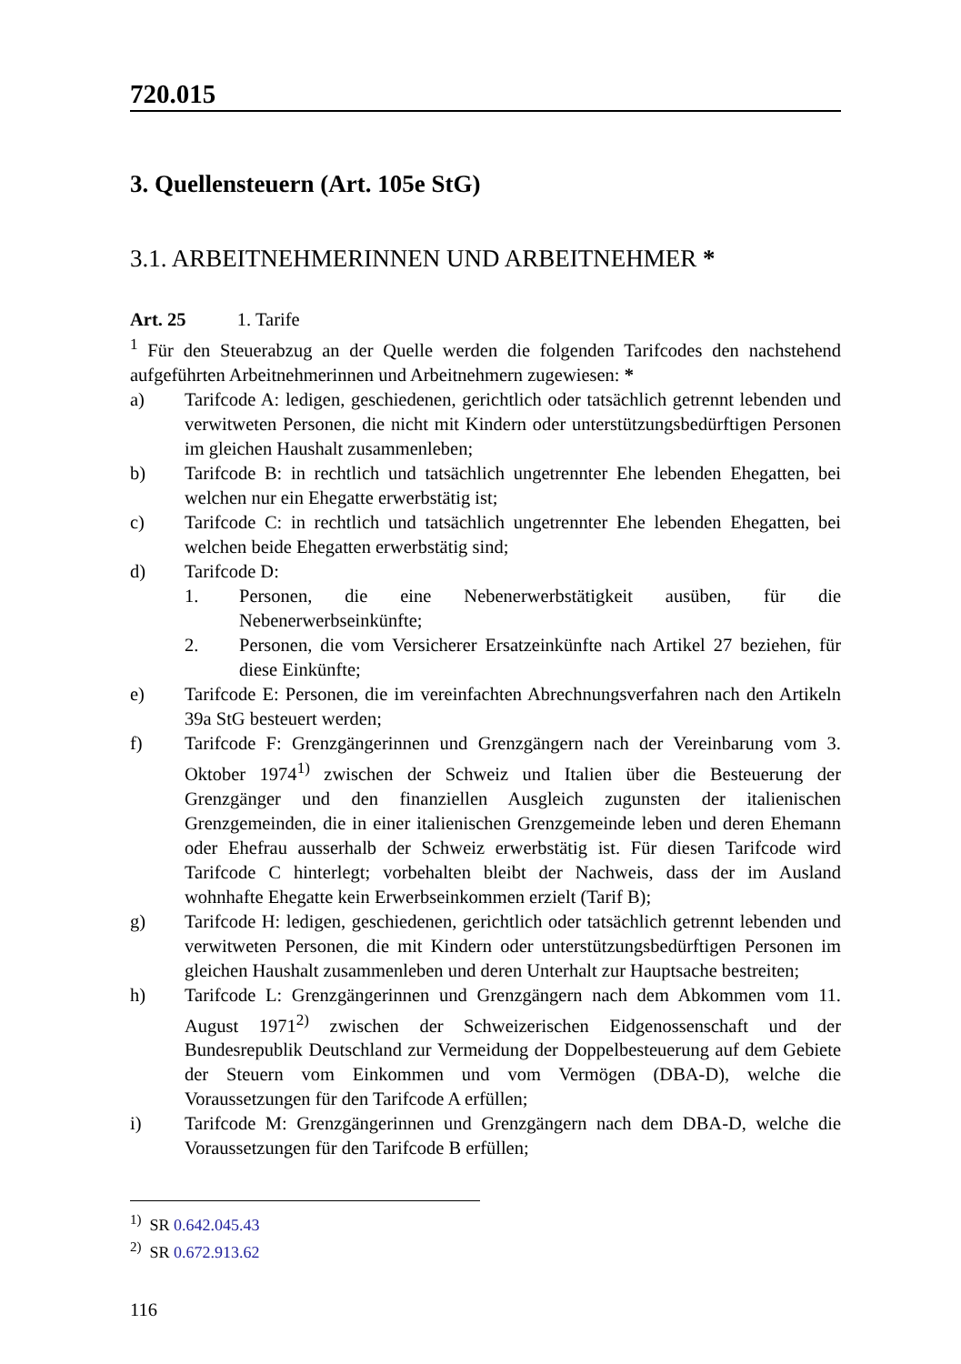720.015
3. Quellensteuern (Art. 105e StG)
3.1. ARBEITNEHMERINNEN UND ARBEITNEHMER *
Art. 25 1. Tarife
<sup>1</sup> Für den Steuerabzug an der Quelle werden die folgenden Tarifcodes den nachstehend aufgeführten Arbeitnehmerinnen und Arbeitnehmern zugewiesen: *
a) Tarifcode A: ledigen, geschiedenen, gerichtlich oder tatsächlich getrennt lebenden und verwitweten Personen, die nicht mit Kindern oder unterstützungsbedürftigen Personen im gleichen Haushalt zusammenleben;
b) Tarifcode B: in rechtlich und tatsächlich ungetrennter Ehe lebenden Ehegatten, bei welchen nur ein Ehegatte erwerbstätig ist;
c) Tarifcode C: in rechtlich und tatsächlich ungetrennter Ehe lebenden Ehegatten, bei welchen beide Ehegatten erwerbstätig sind;
d) Tarifcode D:
1. Personen, die eine Nebenerwerbstätigkeit ausüben, für die Nebenerwerbseinkünfte;
2. Personen, die vom Versicherer Ersatzeinkünfte nach Artikel 27 beziehen, für diese Einkünfte;
e) Tarifcode E: Personen, die im vereinfachten Abrechnungsverfahren nach den Artikeln 39a StG besteuert werden;
f) Tarifcode F: Grenzgängerinnen und Grenzgängern nach der Vereinbarung vom 3. Oktober 1974<sup>1)</sup> zwischen der Schweiz und Italien über die Besteuerung der Grenzgänger und den finanziellen Ausgleich zugunsten der italienischen Grenzgemeinden, die in einer italienischen Grenzgemeinde leben und deren Ehemann oder Ehefrau ausserhalb der Schweiz erwerbstätig ist. Für diesen Tarifcode wird Tarifcode C hinterlegt; vorbehalten bleibt der Nachweis, dass der im Ausland wohnhafte Ehegatte kein Erwerbseinkommen erzielt (Tarif B);
g) Tarifcode H: ledigen, geschiedenen, gerichtlich oder tatsächlich getrennt lebenden und verwitweten Personen, die mit Kindern oder unterstützungsbedürftigen Personen im gleichen Haushalt zusammenleben und deren Unterhalt zur Hauptsache bestreiten;
h) Tarifcode L: Grenzgängerinnen und Grenzgängern nach dem Abkommen vom 11. August 1971<sup>2)</sup> zwischen der Schweizerischen Eidgenossenschaft und der Bundesrepublik Deutschland zur Vermeidung der Doppelbesteuerung auf dem Gebiete der Steuern vom Einkommen und vom Vermögen (DBA-D), welche die Voraussetzungen für den Tarifcode A erfüllen;
i) Tarifcode M: Grenzgängerinnen und Grenzgängern nach dem DBA-D, welche die Voraussetzungen für den Tarifcode B erfüllen;
<sup>1)</sup> SR 0.642.045.43
<sup>2)</sup> SR 0.672.913.62
116